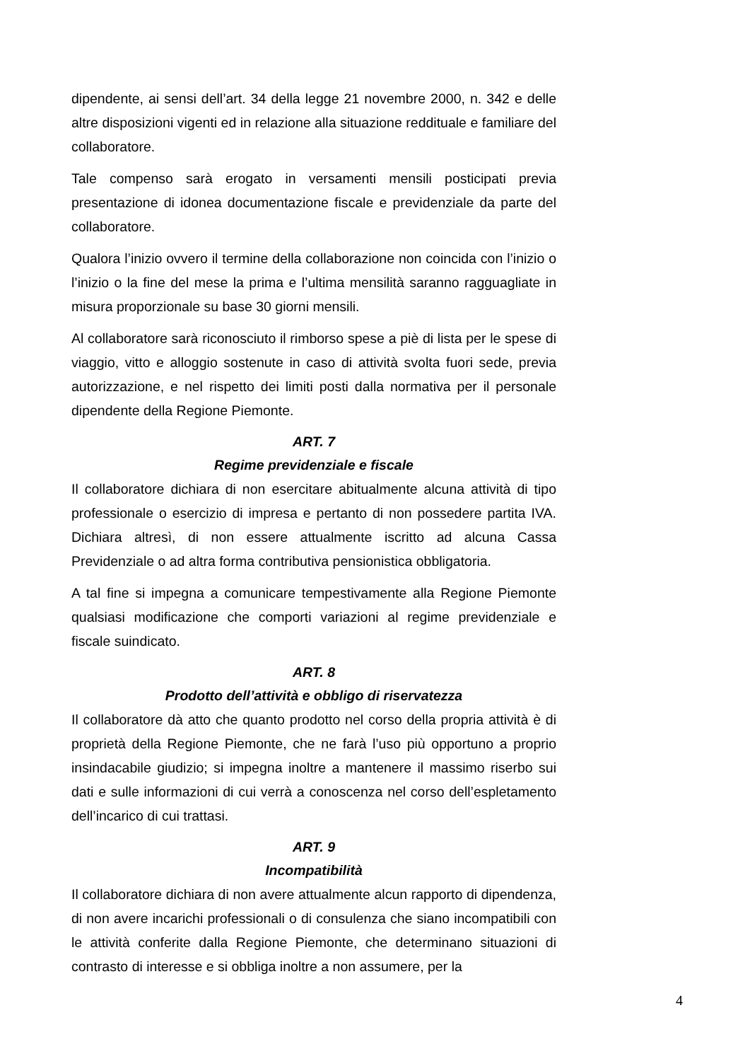dipendente, ai sensi dell’art. 34 della legge 21 novembre 2000, n. 342 e delle altre disposizioni vigenti ed in relazione alla situazione reddituale e familiare del collaboratore.
Tale compenso sarà erogato in versamenti mensili posticipati previa presentazione di idonea documentazione fiscale e previdenziale da parte del collaboratore.
Qualora l’inizio ovvero il termine della collaborazione non coincida con l’inizio o l’inizio o la fine del mese la prima e l’ultima mensilità saranno ragguagliate in misura proporzionale su base 30 giorni mensili.
Al collaboratore sarà riconosciuto il rimborso spese a piè di lista per le spese di viaggio, vitto e alloggio sostenute in caso di attività svolta fuori sede, previa autorizzazione, e nel rispetto dei limiti posti dalla normativa per il personale dipendente della Regione Piemonte.
ART. 7
Regime previdenziale e fiscale
Il collaboratore dichiara di non esercitare abitualmente alcuna attività di tipo professionale o esercizio di impresa e pertanto di non possedere partita IVA. Dichiara altresì, di non essere attualmente iscritto ad alcuna Cassa Previdenziale o ad altra forma contributiva pensionistica obbligatoria.
A tal fine si impegna a comunicare tempestivamente alla Regione Piemonte qualsiasi modificazione che comporti variazioni al regime previdenziale e fiscale suindicato.
ART. 8
Prodotto dell’attività e obbligo di riservatezza
Il collaboratore dà atto che quanto prodotto nel corso della propria attività è di proprietà della Regione Piemonte, che ne farà l’uso più opportuno a proprio insindacabile giudizio; si impegna inoltre a mantenere il massimo riserbo sui dati e sulle informazioni di cui verrà a conoscenza nel corso dell’espletamento dell’incarico di cui trattasi.
ART. 9
Incompatibilità
Il collaboratore dichiara di non avere attualmente alcun rapporto di dipendenza, di non avere incarichi professionali o di consulenza che siano incompatibili con le attività conferite dalla Regione Piemonte, che determinano situazioni di contrasto di interesse e si obbliga inoltre a non assumere, per la
4